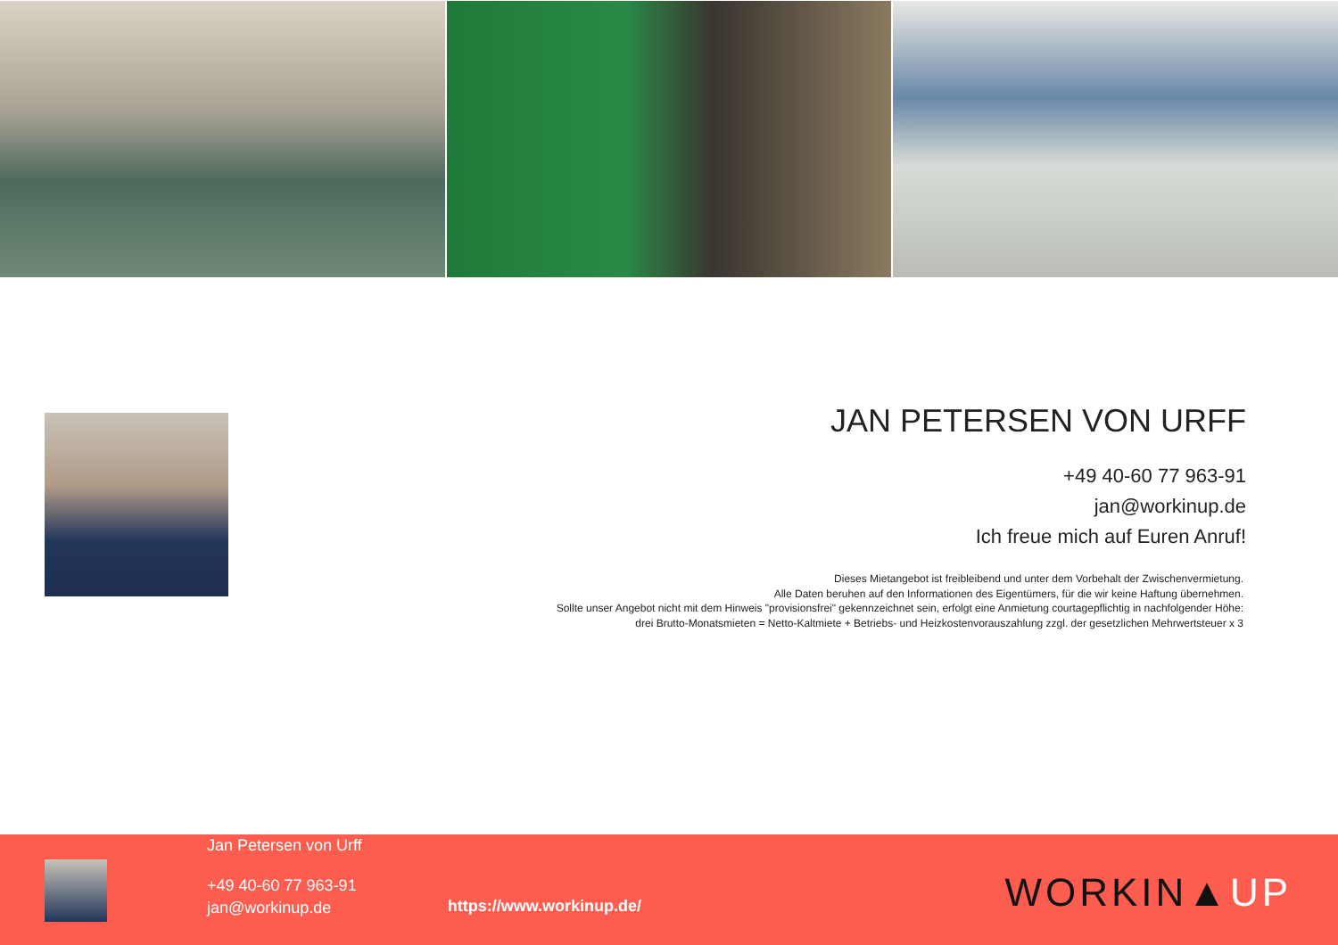JAN PETERSEN VON URFF
+49 40-60 77 963-91
jan@workinup.de
Ich freue mich auf Euren Anruf!
Dieses Mietangebot ist freibleibend und unter dem Vorbehalt der Zwischenvermietung.
Alle Daten beruhen auf den Informationen des Eigentümers, für die wir keine Haftung übernehmen.
Sollte unser Angebot nicht mit dem Hinweis "provisionsfrei" gekennzeichnet sein, erfolgt eine Anmietung courtagepflichtig in nachfolgender Höhe:
drei Brutto-Monatsmieten = Netto-Kaltmiete + Betriebs- und Heizkostenvorauszahlung zzgl. der gesetzlichen Mehrwertsteuer x 3
Jan Petersen von Urff
+49 40-60 77 963-91
jan@workinup.de
https://www.workinup.de/
WORKIN▲UP